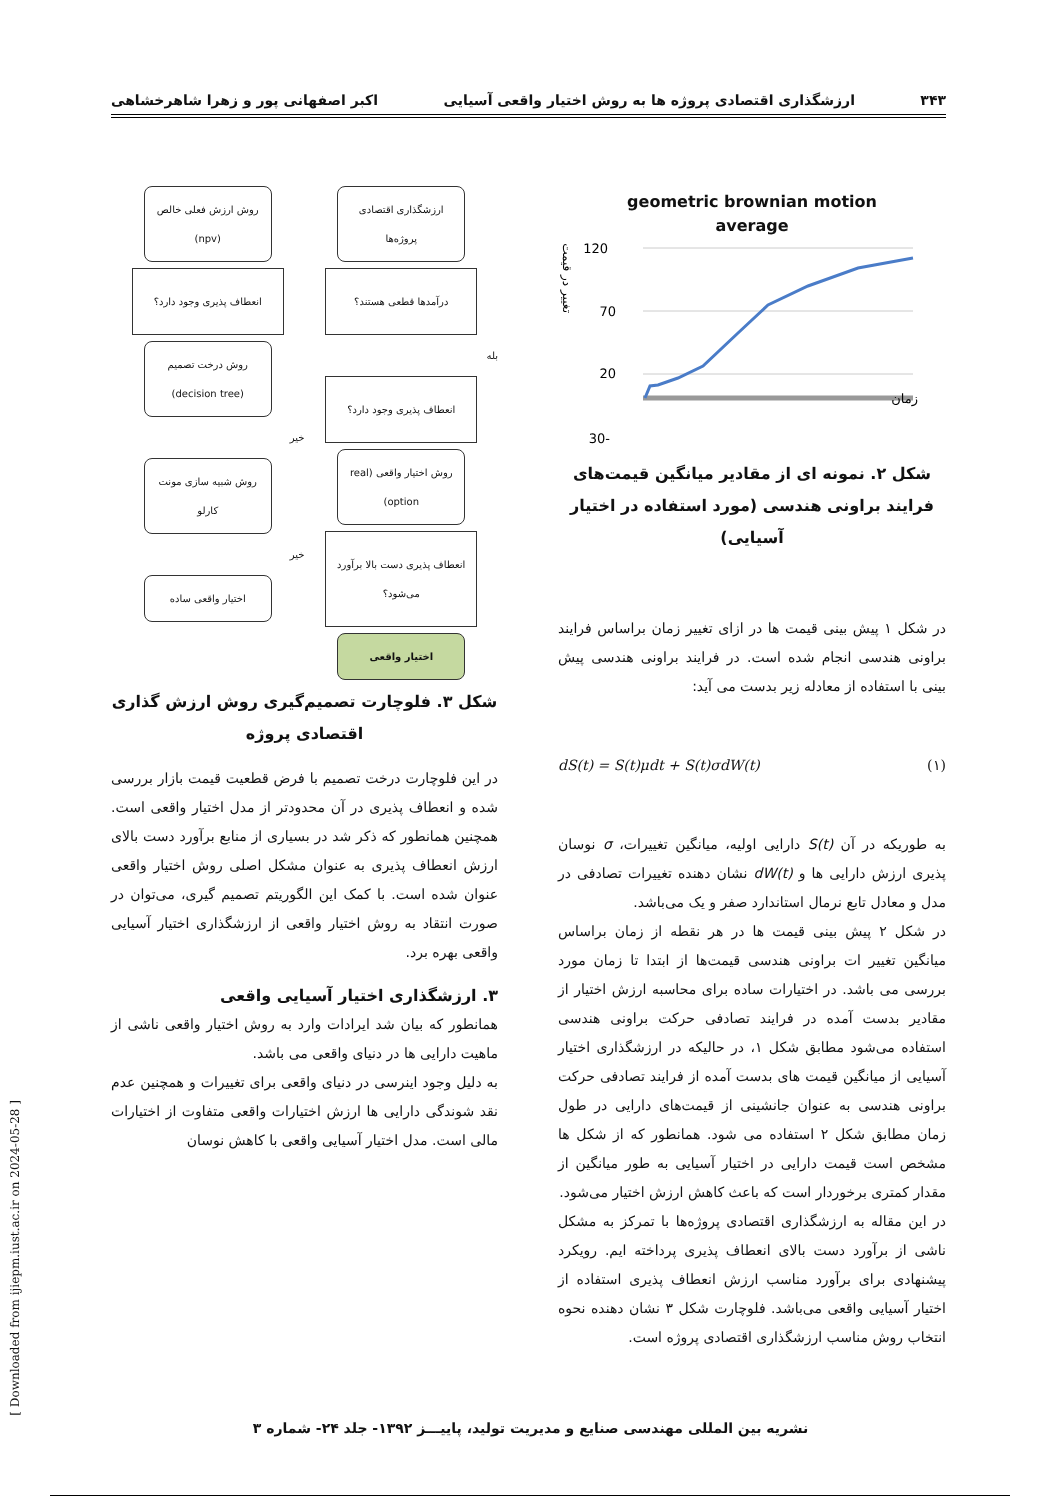۳۴۳ ارزشگذاری اقتصادی پروژه ها به روش اختیار واقعی آسیایی اکبر اصفهانی پور و زهرا شاهرخشاهی
geometric brownian motion
average
120
70
20
-30
تغییر در قیمت
زمان
شکل ۲. نمونه ای از مقادیر میانگین قیمت‌های فرایند براونی هندسی (مورد استفاده در اختیار آسیایی)
در شکل ۱ پیش بینی قیمت ها در ازای تغییر زمان براساس فرایند براونی هندسی انجام شده است. در فرایند براونی هندسی پیش بینی با استفاده از معادله زیر بدست می آید:
dS(t) = S(t)μdt + S(t)σdW(t) (۱)
به طوریکه در آن S(t) دارایی اولیه، میانگین تغییرات، σ نوسان پذیری ارزش دارایی ها و dW(t) نشان دهنده تغییرات تصادفی در مدل و معادل تابع نرمال استاندارد صفر و یک می‌باشد.
در شکل ۲ پیش بینی قیمت ها در هر نقطه از زمان براساس میانگین تغییر ات براونی هندسی قیمت‌ها از ابتدا تا زمان مورد بررسی می باشد. در اختیارات ساده برای محاسبه ارزش اختیار از مقادیر بدست آمده در فرایند تصادفی حرکت براونی هندسی استفاده می‌شود مطابق شکل ۱، در حالیکه در ارزشگذاری اختیار آسیایی از میانگین قیمت های بدست آمده از فرایند تصادفی حرکت براونی هندسی به عنوان جانشینی از قیمت‌های دارایی در طول زمان مطابق شکل ۲ استفاده می شود. همانطور که از شکل ها مشخص است قیمت دارایی در اختیار آسیایی به طور میانگین از مقدار کمتری برخوردار است که باعث کاهش ارزش اختیار می‌شود.
در این مقاله به ارزشگذاری اقتصادی پروژه‌ها با تمرکز به مشکل ناشی از برآورد دست بالای انعطاف پذیری پرداخته ایم. رویکرد پیشنهادی برای برآورد مناسب ارزش انعطاف پذیری استفاده از اختیار آسیایی واقعی می‌باشد. فلوچارت شکل ۳ نشان دهنده نحوه انتخاب روش مناسب ارزشگذاری اقتصادی پروژه است.
ارزشگذاری اقتصادی پروژه‌ها
درآمدها قطعی هستند؟
بله
انعطاف پذیری وجود دارد؟
روش اختیار واقعی (real option)
انعطاف پذیری دست بالا برآورد می‌شود؟
اختیار واقعی
روش ارزش فعلی خالص (npv)
انعطاف پذیری وجود دارد؟
روش درخت تصمیم (decision tree)
خیر
روش شبیه سازی مونت کارلو
خیر
اختیار واقعی ساده
شکل ۳. فلوچارت تصمیم‌گیری روش ارزش گذاری اقتصادی پروژه
در این فلوچارت درخت تصمیم با فرض قطعیت قیمت بازار بررسی شده و انعطاف پذیری در آن محدودتر از مدل اختیار واقعی است. همچنین همانطور که ذکر شد در بسیاری از منابع برآورد دست بالای ارزش انعطاف پذیری به عنوان مشکل اصلی روش اختیار واقعی عنوان شده است. با کمک این الگوریتم تصمیم گیری، می‌توان در صورت انتقاد به روش اختیار واقعی از ارزشگذاری اختیار آسیایی واقعی بهره برد.
۳. ارزشگذاری اختیار آسیایی واقعی
همانطور که بیان شد ایرادات وارد به روش اختیار واقعی ناشی از ماهیت دارایی ها در دنیای واقعی می باشد.
به دلیل وجود اینرسی در دنیای واقعی برای تغییرات و همچنین عدم نقد شوندگی دارایی ها ارزش اختیارات واقعی متفاوت از اختیارات مالی است. مدل اختیار آسیایی واقعی با کاهش نوسان
[ Downloaded from ijiepm.iust.ac.ir on 2024-05-28 ]
نشریه بین المللی مهندسی صنایع و مدیریت تولید، پاییـــز ۱۳۹۲- جلد ۲۴- شماره ۳